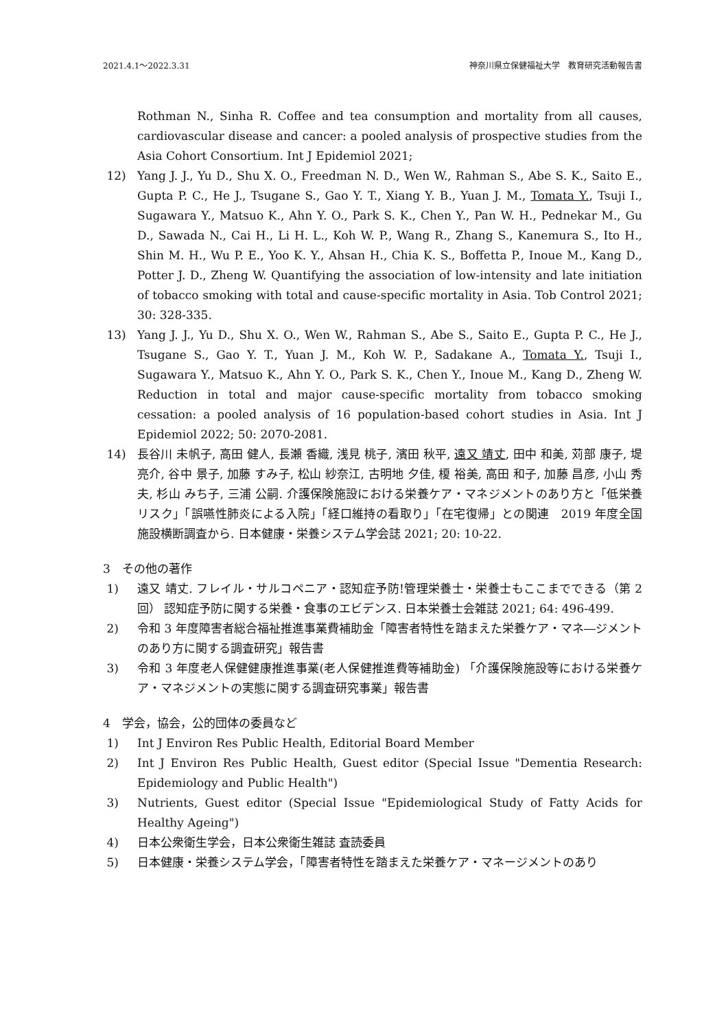2021.4.1～2022.3.31 神奈川県立保健福祉大学　教育研究活動報告書
Rothman N., Sinha R. Coffee and tea consumption and mortality from all causes, cardiovascular disease and cancer: a pooled analysis of prospective studies from the Asia Cohort Consortium. Int J Epidemiol 2021;
12) Yang J. J., Yu D., Shu X. O., Freedman N. D., Wen W., Rahman S., Abe S. K., Saito E., Gupta P. C., He J., Tsugane S., Gao Y. T., Xiang Y. B., Yuan J. M., Tomata Y., Tsuji I., Sugawara Y., Matsuo K., Ahn Y. O., Park S. K., Chen Y., Pan W. H., Pednekar M., Gu D., Sawada N., Cai H., Li H. L., Koh W. P., Wang R., Zhang S., Kanemura S., Ito H., Shin M. H., Wu P. E., Yoo K. Y., Ahsan H., Chia K. S., Boffetta P., Inoue M., Kang D., Potter J. D., Zheng W. Quantifying the association of low-intensity and late initiation of tobacco smoking with total and cause-specific mortality in Asia. Tob Control 2021; 30: 328-335.
13) Yang J. J., Yu D., Shu X. O., Wen W., Rahman S., Abe S., Saito E., Gupta P. C., He J., Tsugane S., Gao Y. T., Yuan J. M., Koh W. P., Sadakane A., Tomata Y., Tsuji I., Sugawara Y., Matsuo K., Ahn Y. O., Park S. K., Chen Y., Inoue M., Kang D., Zheng W. Reduction in total and major cause-specific mortality from tobacco smoking cessation: a pooled analysis of 16 population-based cohort studies in Asia. Int J Epidemiol 2022; 50: 2070-2081.
14) 長谷川 未帆子, 高田 健人, 長瀬 香織, 浅見 桃子, 濱田 秋平, 遠又 靖丈, 田中 和美, 苅部 康子, 堤 亮介, 谷中 景子, 加藤 すみ子, 松山 紗奈江, 古明地 夕佳, 榎 裕美, 高田 和子, 加藤 昌彦, 小山 秀夫, 杉山 みち子, 三浦 公嗣. 介護保険施設における栄養ケア・マネジメントのあり方と「低栄養リスク」「誤嚥性肺炎による入院」「経口維持の看取り」「在宅復帰」との関連　2019 年度全国施設横断調査から. 日本健康・栄養システム学会誌 2021; 20: 10-22.
3　その他の著作
1) 遠又 靖丈. フレイル・サルコペニア・認知症予防!管理栄養士・栄養士もここまでできる（第 2 回） 認知症予防に関する栄養・食事のエビデンス. 日本栄養士会雑誌 2021; 64: 496-499.
2) 令和 3 年度障害者総合福祉推進事業費補助金「障害者特性を踏まえた栄養ケア・マネ―ジメントのあり方に関する調査研究」報告書
3) 令和 3 年度老人保健健康推進事業(老人保健推進費等補助金) 「介護保険施設等における栄養ケア・マネジメントの実態に関する調査研究事業」報告書
4　学会，協会，公的団体の委員など
1) Int J Environ Res Public Health, Editorial Board Member
2) Int J Environ Res Public Health, Guest editor (Special Issue "Dementia Research: Epidemiology and Public Health")
3) Nutrients, Guest editor (Special Issue "Epidemiological Study of Fatty Acids for Healthy Ageing")
4) 日本公衆衛生学会，日本公衆衛生雑誌 査読委員
5) 日本健康・栄養システム学会，「障害者特性を踏まえた栄養ケア・マネージメントのあり